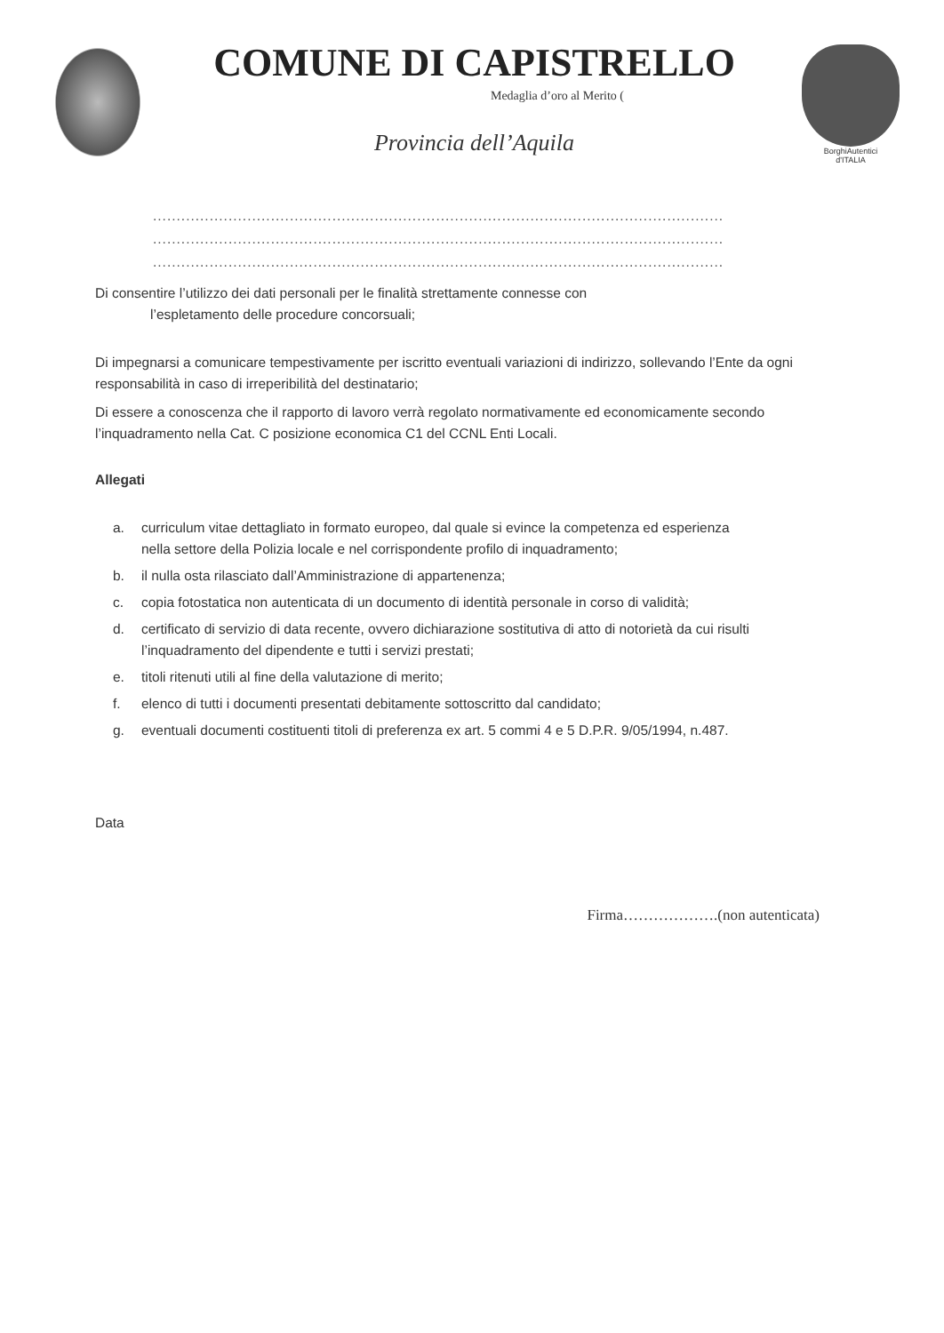COMUNE DI CAPISTRELLO
Medaglia d’oro al Merito (
Provincia dell’Aquila
BorghiAutentici
d'ITALIA
.........................................................................................................................
.........................................................................................................................
.........................................................................................................................
Di consentire l’utilizzo dei dati personali per le finalità strettamente connesse con
l’espletamento delle procedure concorsuali;
Di impegnarsi a comunicare tempestivamente per iscritto eventuali variazioni di indirizzo, sollevando l’Ente da ogni responsabilità in caso di irreperibilità del destinatario;
Di essere a conoscenza che il rapporto di lavoro verrà regolato normativamente ed economicamente secondo l’inquadramento nella Cat. C posizione economica C1 del CCNL Enti Locali.
Allegati
a. curriculum vitae dettagliato in formato europeo, dal quale si evince la competenza ed esperienza nella settore della Polizia locale e nel corrispondente profilo di inquadramento;
b. il nulla osta rilasciato dall’Amministrazione di appartenenza;
c. copia fotostatica non autenticata di un documento di identità personale in corso di validità;
d. certificato di servizio di data recente, ovvero dichiarazione sostitutiva di atto di notorietà da cui risulti l’inquadramento del dipendente e tutti i servizi prestati;
e. titoli ritenuti utili al fine della valutazione di merito;
f. elenco di tutti i documenti presentati debitamente sottoscritto dal candidato;
g. eventuali documenti costituenti titoli di preferenza ex art. 5 commi 4 e 5 D.P.R. 9/05/1994, n.487.
Data
Firma……………….(non autenticata)